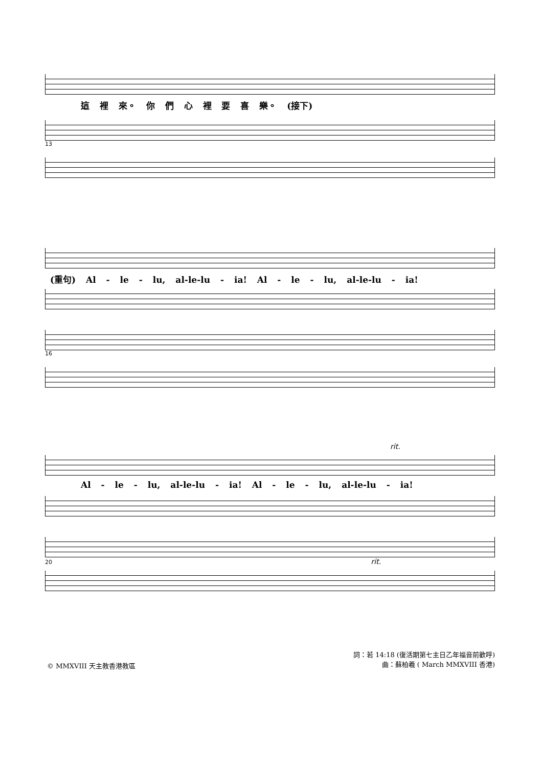這 裡 來。 你 們 心 裡 要 喜 樂。 (接下)
13
(重句) Al - le - lu, al-le-lu - ia! Al - le - lu, al-le-lu - ia!
16
rit.
Al - le - lu, al-le-lu - ia! Al - le - lu, al-le-lu - ia!
20 rit.
© MMXVIII 天主教香港教區
詞：若 14:18 (復活期第七主日乙年福音前歡呼)
曲：蘇柏羲 ( March MMXVIII 香港)